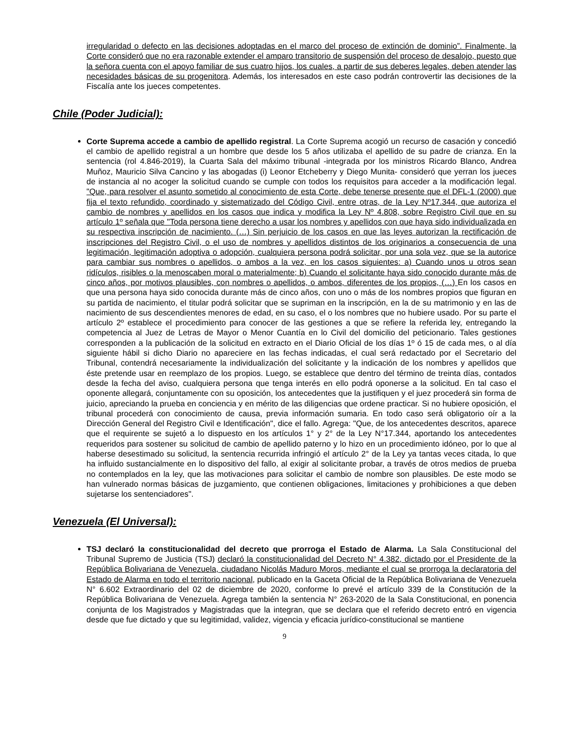irregularidad o defecto en las decisiones adoptadas en el marco del proceso de extinción de dominio”. Finalmente, la Corte consideró que no era razonable extender el amparo transitorio de suspensión del proceso de desalojo, puesto que la señora cuenta con el apoyo familiar de sus cuatro hijos, los cuales, a partir de sus deberes legales, deben atender las necesidades básicas de su progenitora. Además, los interesados en este caso podrán controvertir las decisiones de la Fiscalía ante los jueces competentes.
Chile (Poder Judicial):
Corte Suprema accede a cambio de apellido registral. La Corte Suprema acogió un recurso de casación y concedió el cambio de apellido registral a un hombre que desde los 5 años utilizaba el apellido de su padre de crianza. En la sentencia (rol 4.846-2019), la Cuarta Sala del máximo tribunal -integrada por los ministros Ricardo Blanco, Andrea Muñoz, Mauricio Silva Cancino y las abogadas (i) Leonor Etcheberry y Diego Munita- consideró que yerran los jueces de instancia al no acoger la solicitud cuando se cumple con todos los requisitos para acceder a la modificación legal. "Que, para resolver el asunto sometido al conocimiento de esta Corte, debe tenerse presente que el DFL-1 (2000) que fija el texto refundido, coordinado y sistematizado del Código Civil, entre otras, de la Ley Nº17.344, que autoriza el cambio de nombres y apellidos en los casos que indica y modifica la Ley Nº 4.808, sobre Registro Civil que en su artículo 1º señala que "Toda persona tiene derecho a usar los nombres y apellidos con que haya sido individualizada en su respectiva inscripción de nacimiento. (…) Sin perjuicio de los casos en que las leyes autorizan la rectificación de inscripciones del Registro Civil, o el uso de nombres y apellidos distintos de los originarios a consecuencia de una legitimación, legitimación adoptiva o adopción, cualquiera persona podrá solicitar, por una sola vez, que se la autorice para cambiar sus nombres o apellidos, o ambos a la vez, en los casos siguientes: a) Cuando unos u otros sean ridículos, risibles o la menoscaben moral o materialmente; b) Cuando el solicitante haya sido conocido durante más de cinco años, por motivos plausibles, con nombres o apellidos, o ambos, diferentes de los propios, (…) En los casos en que una persona haya sido conocida durante más de cinco años, con uno o más de los nombres propios que figuran en su partida de nacimiento, el titular podrá solicitar que se supriman en la inscripción, en la de su matrimonio y en las de nacimiento de sus descendientes menores de edad, en su caso, el o los nombres que no hubiere usado. Por su parte el artículo 2º establece el procedimiento para conocer de las gestiones a que se refiere la referida ley, entregando la competencia al Juez de Letras de Mayor o Menor Cuantía en lo Civil del domicilio del peticionario. Tales gestiones corresponden a la publicación de la solicitud en extracto en el Diario Oficial de los días 1º ó 15 de cada mes, o al día siguiente hábil si dicho Diario no apareciere en las fechas indicadas, el cual será redactado por el Secretario del Tribunal, contendrá necesariamente la individualización del solicitante y la indicación de los nombres y apellidos que éste pretende usar en reemplazo de los propios. Luego, se establece que dentro del término de treinta días, contados desde la fecha del aviso, cualquiera persona que tenga interés en ello podrá oponerse a la solicitud. En tal caso el oponente allegará, conjuntamente con su oposición, los antecedentes que la justifiquen y el juez procederá sin forma de juicio, apreciando la prueba en conciencia y en mérito de las diligencias que ordene practicar. Si no hubiere oposición, el tribunal procederá con conocimiento de causa, previa información sumaria. En todo caso será obligatorio oír a la Dirección General del Registro Civil e Identificación", dice el fallo. Agrega: "Que, de los antecedentes descritos, aparece que el requirente se sujetó a lo dispuesto en los artículos 1° y 2° de la Ley N°17.344, aportando los antecedentes requeridos para sostener su solicitud de cambio de apellido paterno y lo hizo en un procedimiento idóneo, por lo que al haberse desestimado su solicitud, la sentencia recurrida infringió el artículo 2° de la Ley ya tantas veces citada, lo que ha influido sustancialmente en lo dispositivo del fallo, al exigir al solicitante probar, a través de otros medios de prueba no contemplados en la ley, que las motivaciones para solicitar el cambio de nombre son plausibles. De este modo se han vulnerado normas básicas de juzgamiento, que contienen obligaciones, limitaciones y prohibiciones a que deben sujetarse los sentenciadores".
Venezuela (El Universal):
TSJ declaró la constitucionalidad del decreto que prorroga el Estado de Alarma. La Sala Constitucional del Tribunal Supremo de Justicia (TSJ) declaró la constitucionalidad del Decreto N° 4.382, dictado por el Presidente de la República Bolivariana de Venezuela, ciudadano Nicolás Maduro Moros, mediante el cual se prorroga la declaratoria del Estado de Alarma en todo el territorio nacional, publicado en la Gaceta Oficial de la República Bolivariana de Venezuela N° 6.602 Extraordinario del 02 de diciembre de 2020, conforme lo prevé el artículo 339 de la Constitución de la República Bolivariana de Venezuela. Agrega también la sentencia N° 263-2020 de la Sala Constitucional, en ponencia conjunta de los Magistrados y Magistradas que la integran, que se declara que el referido decreto entró en vigencia desde que fue dictado y que su legitimidad, validez, vigencia y eficacia jurídico-constitucional se mantiene
9